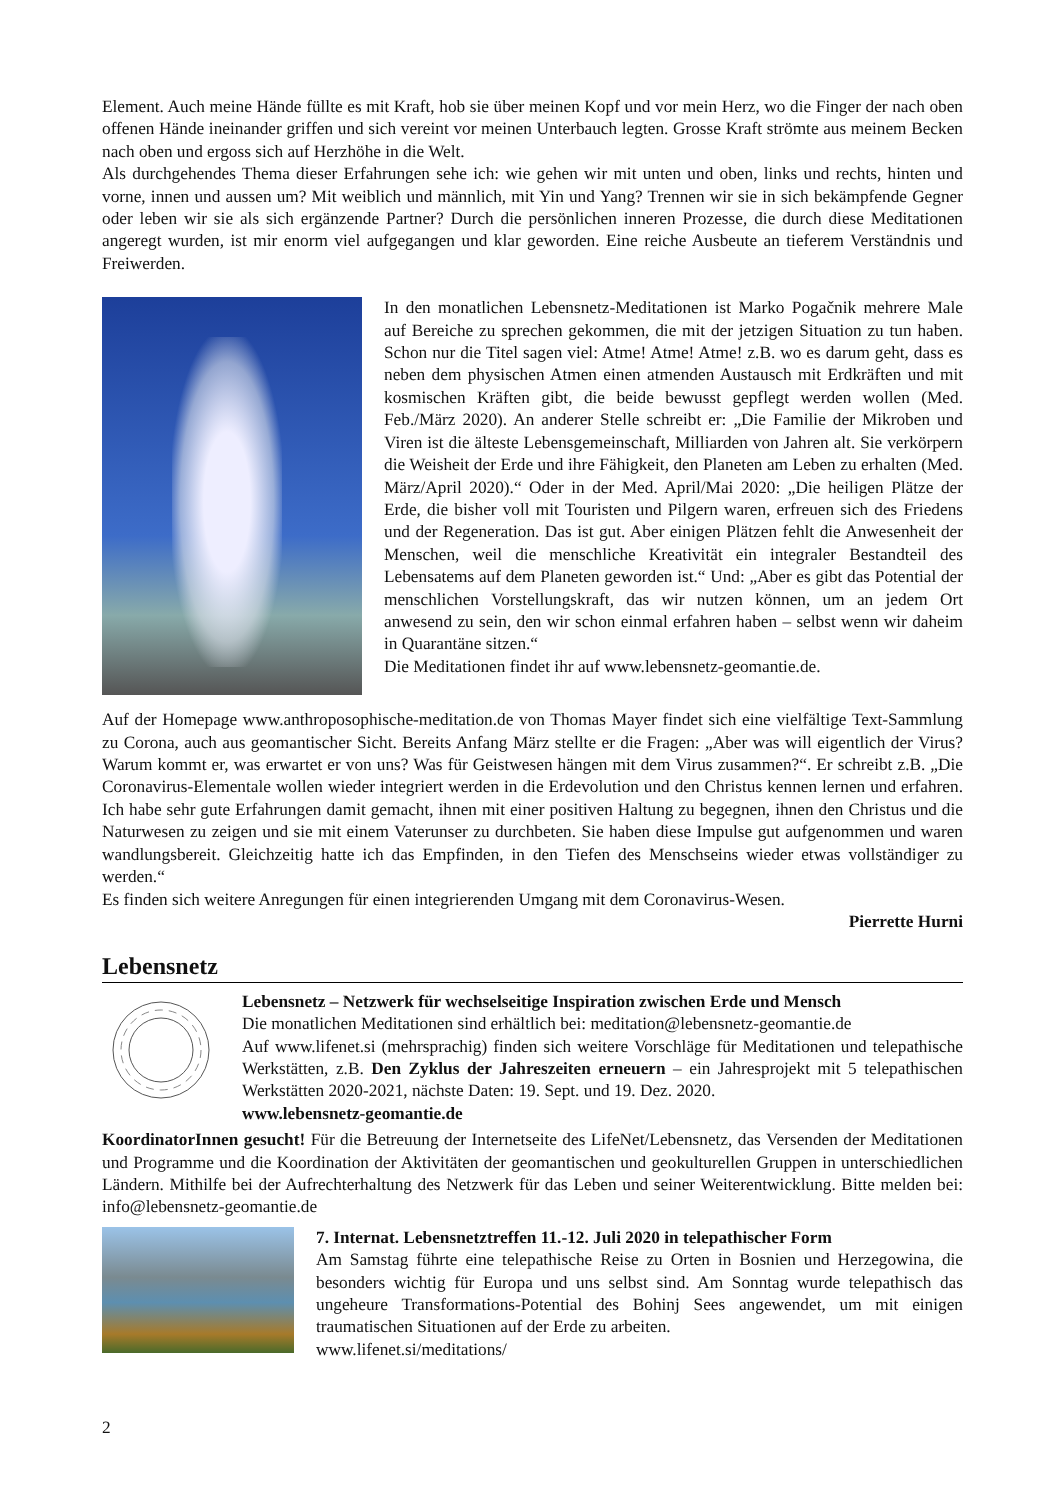Element. Auch meine Hände füllte es mit Kraft, hob sie über meinen Kopf und vor mein Herz, wo die Finger der nach oben offenen Hände ineinander griffen und sich vereint vor meinen Unterbauch legten. Grosse Kraft strömte aus meinem Becken nach oben und ergoss sich auf Herzhöhe in die Welt.
Als durchgehendes Thema dieser Erfahrungen sehe ich: wie gehen wir mit unten und oben, links und rechts, hinten und vorne, innen und aussen um? Mit weiblich und männlich, mit Yin und Yang? Trennen wir sie in sich bekämpfende Gegner oder leben wir sie als sich ergänzende Partner? Durch die persönlichen inneren Prozesse, die durch diese Meditationen angeregt wurden, ist mir enorm viel aufgegangen und klar geworden. Eine reiche Ausbeute an tieferem Verständnis und Freiwerden.
In den monatlichen Lebensnetz-Meditationen ist Marko Pogačnik mehrere Male auf Bereiche zu sprechen gekommen, die mit der jetzigen Situation zu tun haben. Schon nur die Titel sagen viel: Atme! Atme! Atme! z.B. wo es darum geht, dass es neben dem physischen Atmen einen atmenden Austausch mit Erdkräften und mit kosmischen Kräften gibt, die beide bewusst gepflegt werden wollen (Med. Feb./März 2020). An anderer Stelle schreibt er: „Die Familie der Mikroben und Viren ist die älteste Lebensgemeinschaft, Milliarden von Jahren alt. Sie verkörpern die Weisheit der Erde und ihre Fähigkeit, den Planeten am Leben zu erhalten (Med. März/April 2020).“ Oder in der Med. April/Mai 2020: „Die heiligen Plätze der Erde, die bisher voll mit Touristen und Pilgern waren, erfreuen sich des Friedens und der Regeneration. Das ist gut. Aber einigen Plätzen fehlt die Anwesenheit der Menschen, weil die menschliche Kreativität ein integraler Bestandteil des Lebensatems auf dem Planeten geworden ist.“ Und: „Aber es gibt das Potential der menschlichen Vorstellungskraft, das wir nutzen können, um an jedem Ort anwesend zu sein, den wir schon einmal erfahren haben – selbst wenn wir daheim in Quarantäne sitzen.“
Die Meditationen findet ihr auf www.lebensnetz-geomantie.de.
Auf der Homepage www.anthroposophische-meditation.de von Thomas Mayer findet sich eine vielfältige Text-Sammlung zu Corona, auch aus geomantischer Sicht. Bereits Anfang März stellte er die Fragen: „Aber was will eigentlich der Virus? Warum kommt er, was erwartet er von uns? Was für Geistwesen hängen mit dem Virus zusammen?“. Er schreibt z.B. „Die Coronavirus-Elementale wollen wieder integriert werden in die Erdevolution und den Christus kennen lernen und erfahren. Ich habe sehr gute Erfahrungen damit gemacht, ihnen mit einer positiven Haltung zu begegnen, ihnen den Christus und die Naturwesen zu zeigen und sie mit einem Vaterunser zu durchbeten. Sie haben diese Impulse gut aufgenommen und waren wandlungsbereit. Gleichzeitig hatte ich das Empfinden, in den Tiefen des Menschseins wieder etwas vollständiger zu werden.“
Es finden sich weitere Anregungen für einen integrierenden Umgang mit dem Coronavirus-Wesen.
Pierrette Hurni
Lebensnetz
Lebensnetz – Netzwerk für wechselseitige Inspiration zwischen Erde und Mensch
Die monatlichen Meditationen sind erhältlich bei: meditation@lebensnetz-geomantie.de
Auf www.lifenet.si (mehrsprachig) finden sich weitere Vorschläge für Meditationen und telepathische Werkstätten, z.B. Den Zyklus der Jahreszeiten erneuern – ein Jahresprojekt mit 5 telepathischen Werkstätten 2020-2021, nächste Daten: 19. Sept. und 19. Dez. 2020.
www.lebensnetz-geomantie.de
KoordinatorInnen gesucht! Für die Betreuung der Internetseite des LifeNet/Lebensnetz, das Versenden der Meditationen und Programme und die Koordination der Aktivitäten der geomantischen und geokulturellen Gruppen in unterschiedlichen Ländern. Mithilfe bei der Aufrechterhaltung des Netzwerk für das Leben und seiner Weiterentwicklung. Bitte melden bei: info@lebensnetz-geomantie.de
7. Internat. Lebensnetztreffen 11.-12. Juli 2020 in telepathischer Form
Am Samstag führte eine telepathische Reise zu Orten in Bosnien und Herzegowina, die besonders wichtig für Europa und uns selbst sind. Am Sonntag wurde telepathisch das ungeheure Transformations-Potential des Bohinj Sees angewendet, um mit einigen traumatischen Situationen auf der Erde zu arbeiten.
www.lifenet.si/meditations/
2